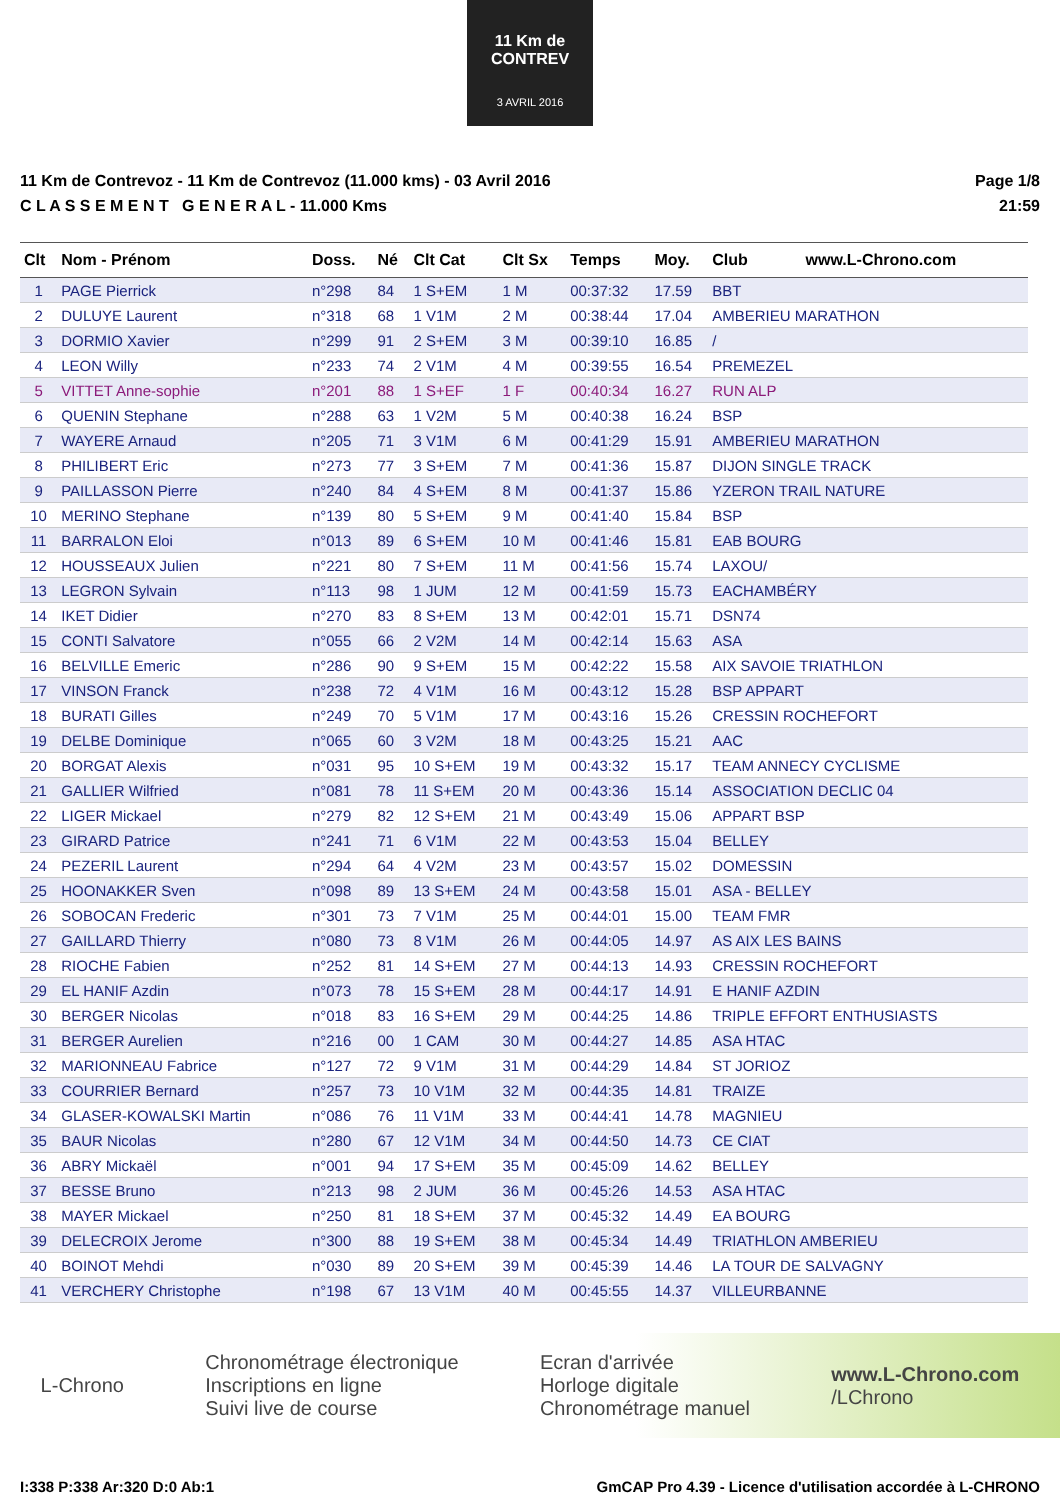11 Km de CONTREV
3 AVRIL 2016
11 Km de Contrevoz - 11 Km de Contrevoz (11.000 kms) - 03 Avril 2016
C L A S S E M E N T G E N E R A L - 11.000 Kms
Page 1/8
21:59
| Clt | Nom - Prénom | Doss. | Né | Clt Cat | Clt Sx | Temps | Moy. | Club www.L-Chrono.com |
| --- | --- | --- | --- | --- | --- | --- | --- | --- |
| 1 | PAGE Pierrick | n°298 | 84 | 1 S+EM | 1 M | 00:37:32 | 17.59 | BBT |
| 2 | DULUYE Laurent | n°318 | 68 | 1 V1M | 2 M | 00:38:44 | 17.04 | AMBERIEU MARATHON |
| 3 | DORMIO Xavier | n°299 | 91 | 2 S+EM | 3 M | 00:39:10 | 16.85 | / |
| 4 | LEON Willy | n°233 | 74 | 2 V1M | 4 M | 00:39:55 | 16.54 | PREMEZEL |
| 5 | VITTET Anne-sophie | n°201 | 88 | 1 S+EF | 1 F | 00:40:34 | 16.27 | RUN ALP |
| 6 | QUENIN Stephane | n°288 | 63 | 1 V2M | 5 M | 00:40:38 | 16.24 | BSP |
| 7 | WAYERE Arnaud | n°205 | 71 | 3 V1M | 6 M | 00:41:29 | 15.91 | AMBERIEU MARATHON |
| 8 | PHILIBERT Eric | n°273 | 77 | 3 S+EM | 7 M | 00:41:36 | 15.87 | DIJON SINGLE TRACK |
| 9 | PAILLASSON Pierre | n°240 | 84 | 4 S+EM | 8 M | 00:41:37 | 15.86 | YZERON TRAIL NATURE |
| 10 | MERINO Stephane | n°139 | 80 | 5 S+EM | 9 M | 00:41:40 | 15.84 | BSP |
| 11 | BARRALON Eloi | n°013 | 89 | 6 S+EM | 10 M | 00:41:46 | 15.81 | EAB BOURG |
| 12 | HOUSSEAUX Julien | n°221 | 80 | 7 S+EM | 11 M | 00:41:56 | 15.74 | LAXOU/ |
| 13 | LEGRON Sylvain | n°113 | 98 | 1 JUM | 12 M | 00:41:59 | 15.73 | EACHAMBÉRY |
| 14 | IKET Didier | n°270 | 83 | 8 S+EM | 13 M | 00:42:01 | 15.71 | DSN74 |
| 15 | CONTI Salvatore | n°055 | 66 | 2 V2M | 14 M | 00:42:14 | 15.63 | ASA |
| 16 | BELVILLE Emeric | n°286 | 90 | 9 S+EM | 15 M | 00:42:22 | 15.58 | AIX SAVOIE TRIATHLON |
| 17 | VINSON Franck | n°238 | 72 | 4 V1M | 16 M | 00:43:12 | 15.28 | BSP APPART |
| 18 | BURATI Gilles | n°249 | 70 | 5 V1M | 17 M | 00:43:16 | 15.26 | CRESSIN ROCHEFORT |
| 19 | DELBE Dominique | n°065 | 60 | 3 V2M | 18 M | 00:43:25 | 15.21 | AAC |
| 20 | BORGAT Alexis | n°031 | 95 | 10 S+EM | 19 M | 00:43:32 | 15.17 | TEAM ANNECY CYCLISME |
| 21 | GALLIER Wilfried | n°081 | 78 | 11 S+EM | 20 M | 00:43:36 | 15.14 | ASSOCIATION DECLIC 04 |
| 22 | LIGER Mickael | n°279 | 82 | 12 S+EM | 21 M | 00:43:49 | 15.06 | APPART BSP |
| 23 | GIRARD Patrice | n°241 | 71 | 6 V1M | 22 M | 00:43:53 | 15.04 | BELLEY |
| 24 | PEZERIL Laurent | n°294 | 64 | 4 V2M | 23 M | 00:43:57 | 15.02 | DOMESSIN |
| 25 | HOONAKKER Sven | n°098 | 89 | 13 S+EM | 24 M | 00:43:58 | 15.01 | ASA - BELLEY |
| 26 | SOBOCAN Frederic | n°301 | 73 | 7 V1M | 25 M | 00:44:01 | 15.00 | TEAM FMR |
| 27 | GAILLARD Thierry | n°080 | 73 | 8 V1M | 26 M | 00:44:05 | 14.97 | AS AIX LES BAINS |
| 28 | RIOCHE Fabien | n°252 | 81 | 14 S+EM | 27 M | 00:44:13 | 14.93 | CRESSIN ROCHEFORT |
| 29 | EL HANIF Azdin | n°073 | 78 | 15 S+EM | 28 M | 00:44:17 | 14.91 | E HANIF AZDIN |
| 30 | BERGER Nicolas | n°018 | 83 | 16 S+EM | 29 M | 00:44:25 | 14.86 | TRIPLE EFFORT ENTHUSIASTS |
| 31 | BERGER Aurelien | n°216 | 00 | 1 CAM | 30 M | 00:44:27 | 14.85 | ASA HTAC |
| 32 | MARIONNEAU Fabrice | n°127 | 72 | 9 V1M | 31 M | 00:44:29 | 14.84 | ST JORIOZ |
| 33 | COURRIER Bernard | n°257 | 73 | 10 V1M | 32 M | 00:44:35 | 14.81 | TRAIZE |
| 34 | GLASER-KOWALSKI Martin | n°086 | 76 | 11 V1M | 33 M | 00:44:41 | 14.78 | MAGNIEU |
| 35 | BAUR Nicolas | n°280 | 67 | 12 V1M | 34 M | 00:44:50 | 14.73 | CE CIAT |
| 36 | ABRY Mickaël | n°001 | 94 | 17 S+EM | 35 M | 00:45:09 | 14.62 | BELLEY |
| 37 | BESSE Bruno | n°213 | 98 | 2 JUM | 36 M | 00:45:26 | 14.53 | ASA HTAC |
| 38 | MAYER Mickael | n°250 | 81 | 18 S+EM | 37 M | 00:45:32 | 14.49 | EA BOURG |
| 39 | DELECROIX Jerome | n°300 | 88 | 19 S+EM | 38 M | 00:45:34 | 14.49 | TRIATHLON AMBERIEU |
| 40 | BOINOT Mehdi | n°030 | 89 | 20 S+EM | 39 M | 00:45:39 | 14.46 | LA TOUR DE SALVAGNY |
| 41 | VERCHERY Christophe | n°198 | 67 | 13 V1M | 40 M | 00:45:55 | 14.37 | VILLEURBANNE |
L-Chrono
Chronométrage électronique
Inscriptions en ligne
Suivi live de course
Ecran d'arrivée
Horloge digitale
Chronométrage manuel
www.L-Chrono.com
/LChrono
I:338 P:338 Ar:320 D:0 Ab:1 GmCAP Pro 4.39 - Licence d'utilisation accordée à L-CHRONO